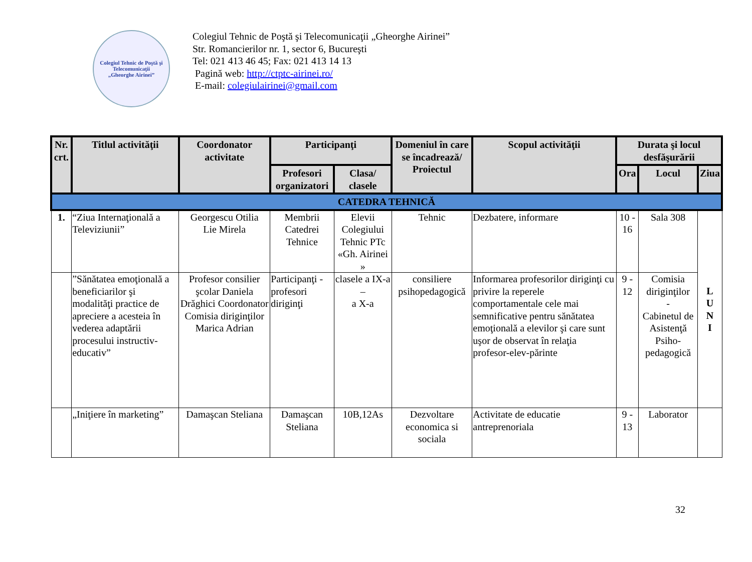Colegiul Tehnic de Poştă şi Telecomunicaţii
„Gheorghe Airinei”
Colegiul Tehnic de Poştă şi Telecomunicaţii „Gheorghe Airinei”
Str. Romancierilor nr. 1, sector 6, Bucureşti
Tel: 021 413 46 45; Fax: 021 413 14 13
Pagină web: http://ctptc-airinei.ro/
E-mail: colegiulairinei@gmail.com
| Nr. crt. | Titlul activităţii | Coordonator activitate | Participanţi | | Domeniul în care se încadrează/ Proiectul | Scopul activităţii | Durata şi locul desfăşurării | | |
| --- | --- | --- | --- | --- | --- | --- | --- | --- | --- |
| | | | Profesori organizatori | Clasa/ clasele | | | Ora | Locul | Ziua |
| CATEDRA TEHNICĂ | | | | | | | | | |
| 1. | “Ziua Internaţională a Televiziunii” | Georgescu Otilia Lie Mirela | Membrii Catedrei Tehnice | Elevii Colegiului Tehnic PTc «Gh. Airinei » | Tehnic | Dezbatere, informare | 10 - 16 | Sala 308 | L U N I |
| | ”Sănătatea emoţională a beneficiarilor şi modalităţi practice de apreciere a acesteia în vederea adaptării procesului instructiv-educativ” | Profesor consilier şcolar Daniela Drăghici Coordonator Comisia diriginţilor Marica Adrian | Participanţi -profesori diriginţi | clasele a IX-a – a X-a | consiliere psihopedagogică | Informarea profesorilor diriginţi cu privire la reperele comportamentale cele mai semnificative pentru sănătatea emoţională a elevilor şi care sunt uşor de observat în relaţia profesor-elev-părinte | 9 - 12 | Comisia diriginţilor - Cabinetul de Asistenţă Psiho-pedagogică | |
| | „Iniţiere în marketing” | Damaşcan Steliana | Damaşcan Steliana | 10B,12As | Dezvoltare economica si sociala | Activitate de educatie antreprenoriala | 9 - 13 | Laborator | |
32